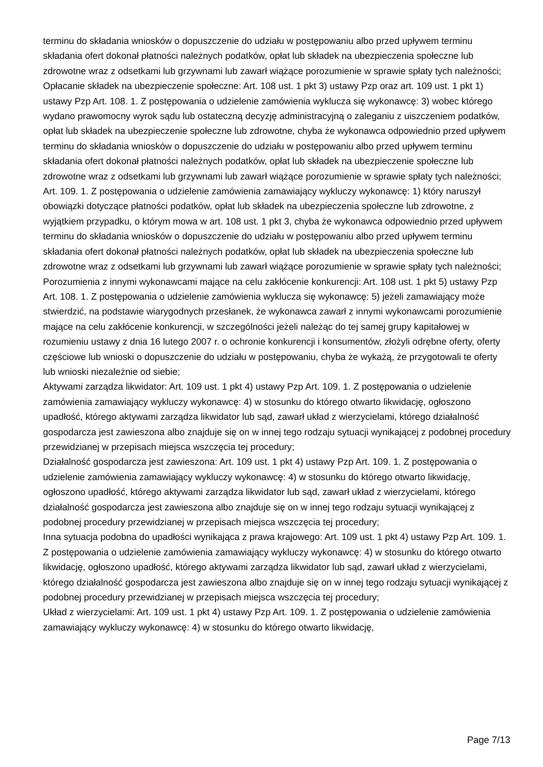terminu do składania wniosków o dopuszczenie do udziału w postępowaniu albo przed upływem terminu składania ofert dokonał płatności należnych podatków, opłat lub składek na ubezpieczenia społeczne lub zdrowotne wraz z odsetkami lub grzywnami lub zawarł wiążące porozumienie w sprawie spłaty tych należności;
Opłacanie składek na ubezpieczenie społeczne: Art. 108 ust. 1 pkt 3) ustawy Pzp oraz art. 109 ust. 1 pkt 1) ustawy Pzp Art. 108. 1. Z postępowania o udzielenie zamówienia wyklucza się wykonawcę: 3) wobec którego wydano prawomocny wyrok sądu lub ostateczną decyzję administracyjną o zaleganiu z uiszczeniem podatków, opłat lub składek na ubezpieczenie społeczne lub zdrowotne, chyba że wykonawca odpowiednio przed upływem terminu do składania wniosków o dopuszczenie do udziału w postępowaniu albo przed upływem terminu składania ofert dokonał płatności należnych podatków, opłat lub składek na ubezpieczenie społeczne lub zdrowotne wraz z odsetkami lub grzywnami lub zawarł wiążące porozumienie w sprawie spłaty tych należności; Art. 109. 1. Z postępowania o udzielenie zamówienia zamawiający wykluczy wykonawcę: 1) który naruszył obowiązki dotyczące płatności podatków, opłat lub składek na ubezpieczenia społeczne lub zdrowotne, z wyjątkiem przypadku, o którym mowa w art. 108 ust. 1 pkt 3, chyba że wykonawca odpowiednio przed upływem terminu do składania wniosków o dopuszczenie do udziału w postępowaniu albo przed upływem terminu składania ofert dokonał płatności należnych podatków, opłat lub składek na ubezpieczenia społeczne lub zdrowotne wraz z odsetkami lub grzywnami lub zawarł wiążące porozumienie w sprawie spłaty tych należności;
Porozumienia z innymi wykonawcami mające na celu zakłócenie konkurencji: Art. 108 ust. 1 pkt 5) ustawy Pzp Art. 108. 1. Z postępowania o udzielenie zamówienia wyklucza się wykonawcę: 5) jeżeli zamawiający może stwierdzić, na podstawie wiarygodnych przesłanek, że wykonawca zawarł z innymi wykonawcami porozumienie mające na celu zakłócenie konkurencji, w szczególności jeżeli należąc do tej samej grupy kapitałowej w rozumieniu ustawy z dnia 16 lutego 2007 r. o ochronie konkurencji i konsumentów, złożyli odrębne oferty, oferty częściowe lub wnioski o dopuszczenie do udziału w postępowaniu, chyba że wykażą, że przygotowali te oferty lub wnioski niezależnie od siebie;
Aktywami zarządza likwidator: Art. 109 ust. 1 pkt 4) ustawy Pzp Art. 109. 1. Z postępowania o udzielenie zamówienia zamawiający wykluczy wykonawcę: 4) w stosunku do którego otwarto likwidację, ogłoszono upadłość, którego aktywami zarządza likwidator lub sąd, zawarł układ z wierzycielami, którego działalność gospodarcza jest zawieszona albo znajduje się on w innej tego rodzaju sytuacji wynikającej z podobnej procedury przewidzianej w przepisach miejsca wszczęcia tej procedury;
Działalność gospodarcza jest zawieszona: Art. 109 ust. 1 pkt 4) ustawy Pzp Art. 109. 1. Z postępowania o udzielenie zamówienia zamawiający wykluczy wykonawcę: 4) w stosunku do którego otwarto likwidację, ogłoszono upadłość, którego aktywami zarządza likwidator lub sąd, zawarł układ z wierzycielami, którego działalność gospodarcza jest zawieszona albo znajduje się on w innej tego rodzaju sytuacji wynikającej z podobnej procedury przewidzianej w przepisach miejsca wszczęcia tej procedury;
Inna sytuacja podobna do upadłości wynikająca z prawa krajowego: Art. 109 ust. 1 pkt 4) ustawy Pzp Art. 109. 1. Z postępowania o udzielenie zamówienia zamawiający wykluczy wykonawcę: 4) w stosunku do którego otwarto likwidację, ogłoszono upadłość, którego aktywami zarządza likwidator lub sąd, zawarł układ z wierzycielami, którego działalność gospodarcza jest zawieszona albo znajduje się on w innej tego rodzaju sytuacji wynikającej z podobnej procedury przewidzianej w przepisach miejsca wszczęcia tej procedury;
Układ z wierzycielami: Art. 109 ust. 1 pkt 4) ustawy Pzp Art. 109. 1. Z postępowania o udzielenie zamówienia zamawiający wykluczy wykonawcę: 4) w stosunku do którego otwarto likwidację,
Page 7/13